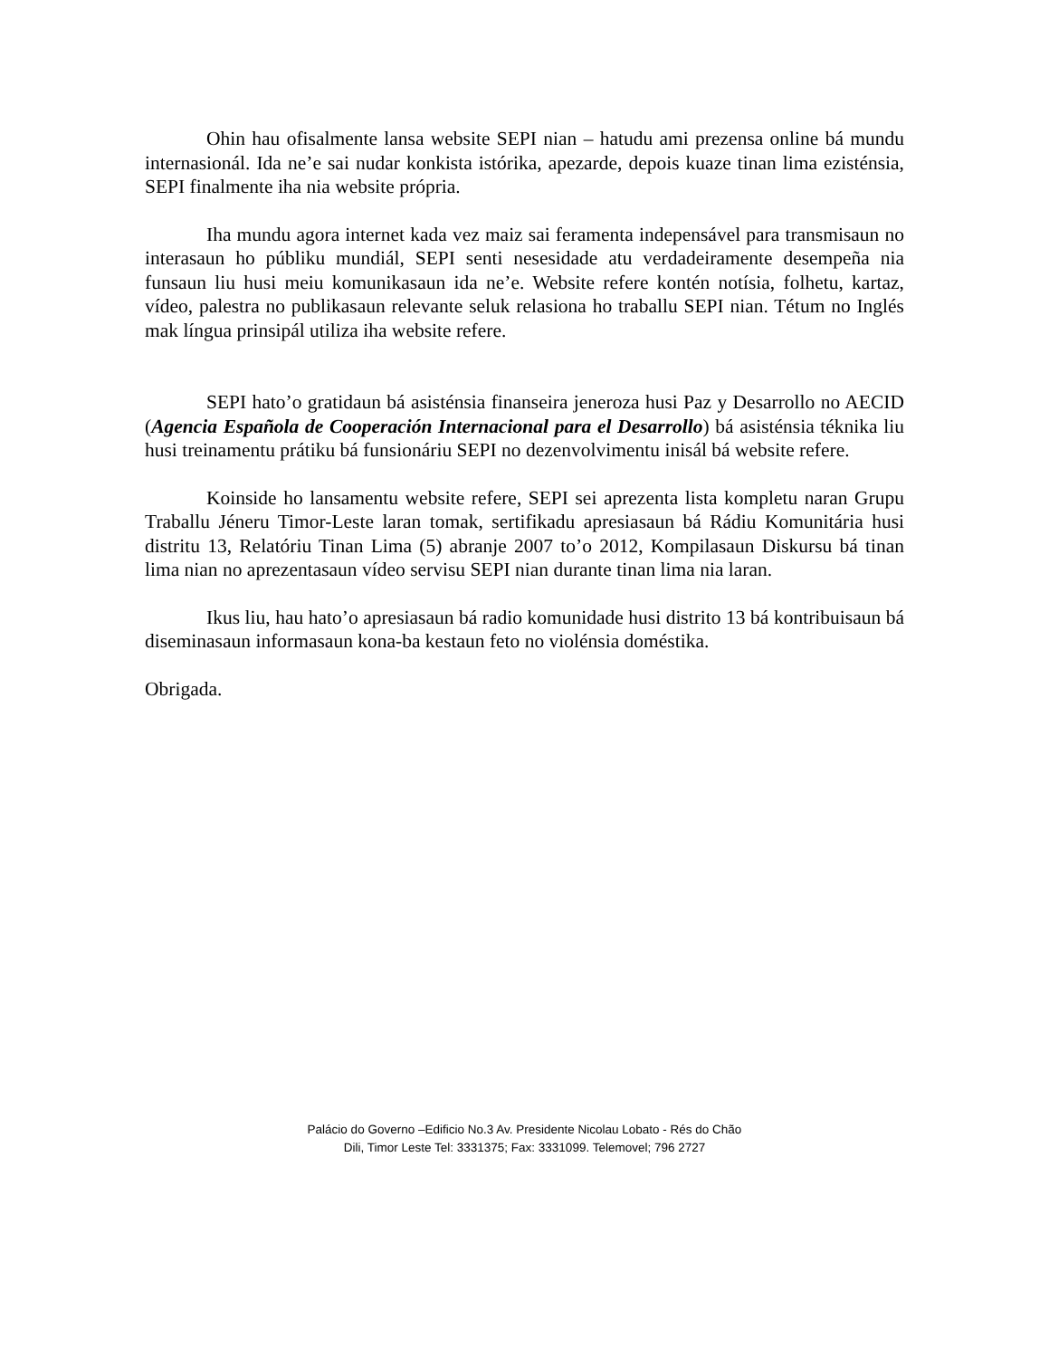Ohin hau ofisalmente lansa website SEPI nian – hatudu ami prezensa online bá mundu internasionál. Ida ne’e sai nudar konkista istórika, apezarde, depois kuaze tinan lima ezisténsia, SEPI finalmente iha nia website própria.
Iha mundu agora internet kada vez maiz sai feramenta indepensável para transmisaun no interasaun ho públiku mundiál, SEPI senti nesesidade atu verdadeiramente desempeña nia funsaun liu husi meiu komunikasaun ida ne’e. Website refere kontén notísia, folhetu, kartaz, vídeo, palestra no publikasaun relevante seluk relasiona ho traballu SEPI nian. Tétum no Inglés mak língua prinsipál utiliza iha website refere.
SEPI hato’o gratidaun bá asisténsia finanseira jeneroza husi Paz y Desarrollo no AECID (Agencia Española de Cooperación Internacional para el Desarrollo) bá asisténsia téknika liu husi treinamentu prátiku bá funsionáriu SEPI no dezenvolvimentu inisál bá website refere.
Koinside ho lansamentu website refere, SEPI sei aprezenta lista kompletu naran Grupu Traballu Jéneru Timor-Leste laran tomak, sertifikadu apresiasaun bá Rádiu Komunitária husi distritu 13, Relatóriu Tinan Lima (5) abranje 2007 to’o 2012, Kompilasaun Diskursu bá tinan lima nian no aprezentasaun vídeo servisu SEPI nian durante tinan lima nia laran.
Ikus liu, hau hato’o apresiasaun bá radio komunidade husi distrito 13 bá kontribuisaun bá diseminasaun informasaun kona-ba kestaun feto no violénsia doméstika.
Obrigada.
Palácio do Governo –Edificio No.3 Av. Presidente Nicolau Lobato - Rés do Chão
Dili, Timor Leste Tel: 3331375; Fax: 3331099. Telemovel; 796 2727